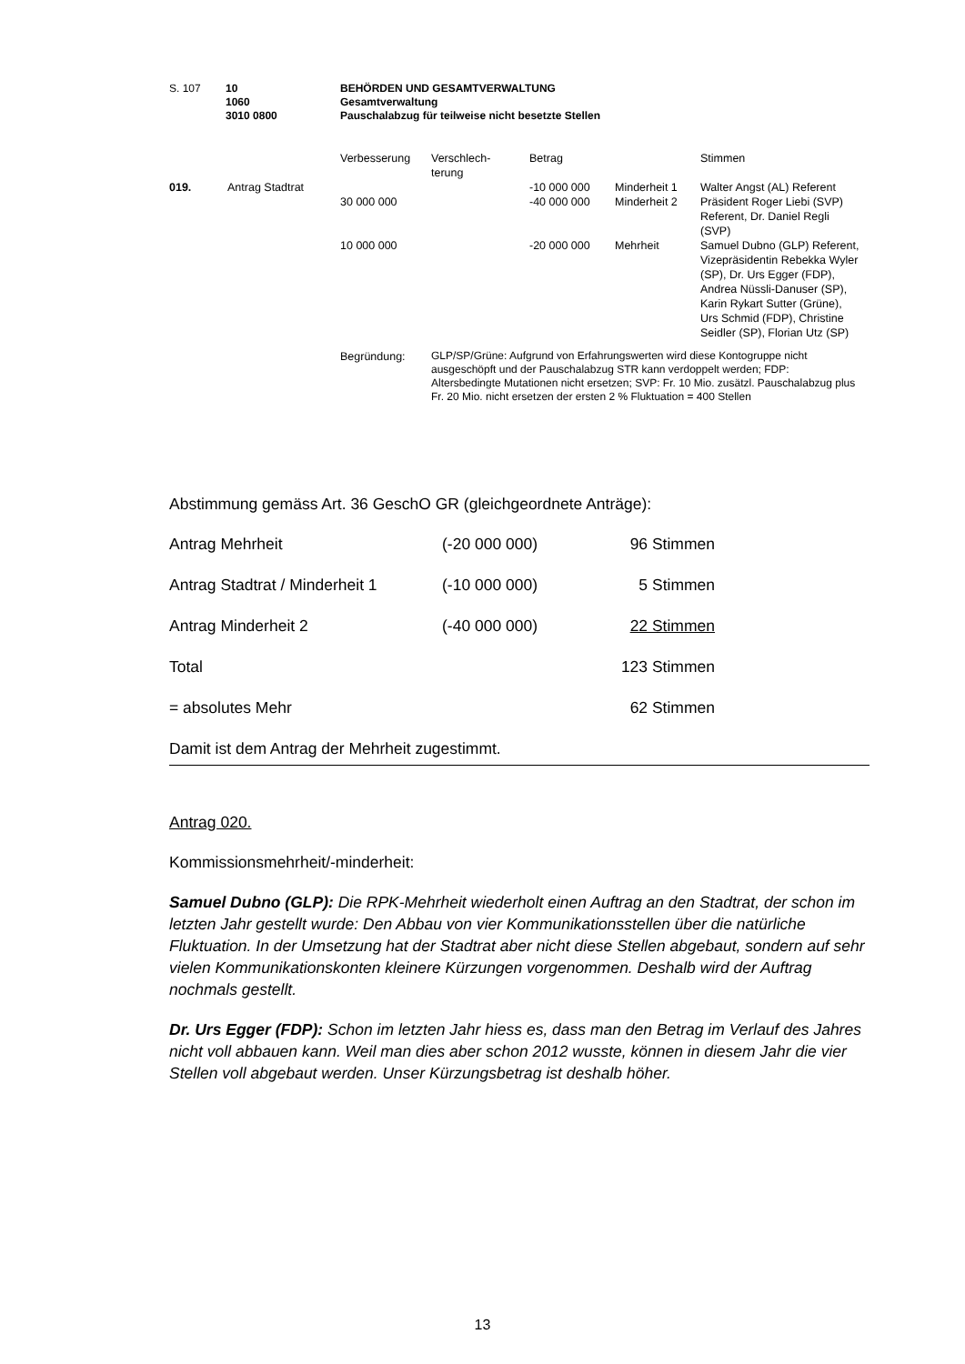| S. 107 | 10 | BEHÖRDEN UND GESAMTVERWALTUNG |
| | 1060 | Gesamtverwaltung |
| | 3010 0800 | Pauschalabzug für teilweise nicht besetzte Stellen |
| | | Verbesserung | Verschlech- terung | Betrag | | Stimmen |
| 019. | Antrag Stadtrat | | | -10 000 000 | Minderheit 1 | Walter Angst (AL) Referent |
| | | 30 000 000 | | -40 000 000 | Minderheit 2 | Präsident Roger Liebi (SVP) Referent, Dr. Daniel Regli (SVP) |
| | | 10 000 000 | | -20 000 000 | Mehrheit | Samuel Dubno (GLP) Referent, Vizepräsidentin Rebekka Wyler (SP), Dr. Urs Egger (FDP), Andrea Nüssli-Danuser (SP), Karin Rykart Sutter (Grüne), Urs Schmid (FDP), Christine Seidler (SP), Florian Utz (SP) |
| | | Begründung: | GLP/SP/Grüne: Aufgrund von Erfahrungswerten wird diese Kontogruppe nicht ausgeschöpft und der Pauschalabzug STR kann verdoppelt werden; FDP: Altersbedingte Mutationen nicht ersetzen; SVP: Fr. 10 Mio. zusätzl. Pauschalabzug plus Fr. 20 Mio. nicht ersetzen der ersten 2 % Fluktuation = 400 Stellen | | | |
Abstimmung gemäss Art. 36 GeschO GR (gleichgeordnete Anträge):
| Antrag Mehrheit | (-20 000 000) | 96 Stimmen |
| Antrag Stadtrat / Minderheit 1 | (-10 000 000) | 5 Stimmen |
| Antrag Minderheit 2 | (-40 000 000) | 22 Stimmen |
| Total | | 123 Stimmen |
| = absolutes Mehr | | 62 Stimmen |
Damit ist dem Antrag der Mehrheit zugestimmt.
Antrag 020.
Kommissionsmehrheit/-minderheit:
Samuel Dubno (GLP): Die RPK-Mehrheit wiederholt einen Auftrag an den Stadtrat, der schon im letzten Jahr gestellt wurde: Den Abbau von vier Kommunikationsstellen über die natürliche Fluktuation. In der Umsetzung hat der Stadtrat aber nicht diese Stellen abgebaut, sondern auf sehr vielen Kommunikationskonten kleinere Kürzungen vorgenommen. Deshalb wird der Auftrag nochmals gestellt.
Dr. Urs Egger (FDP): Schon im letzten Jahr hiess es, dass man den Betrag im Verlauf des Jahres nicht voll abbauen kann. Weil man dies aber schon 2012 wusste, können in diesem Jahr die vier Stellen voll abgebaut werden. Unser Kürzungsbetrag ist deshalb höher.
13